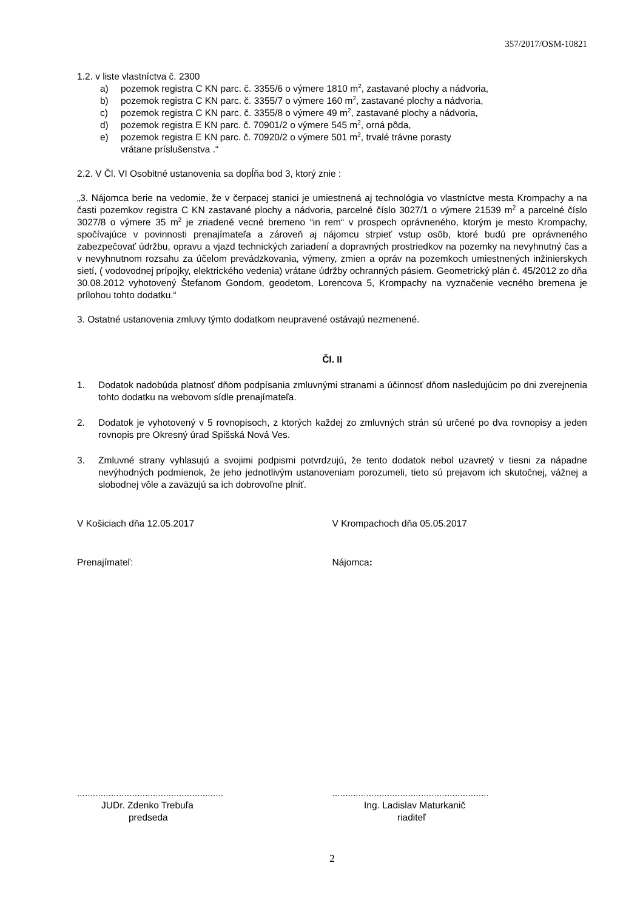357/2017/OSM-10821
1.2. v liste vlastníctva č. 2300
a) pozemok registra C KN parc. č. 3355/6 o výmere 1810 m<sup>2</sup>, zastavané plochy a nádvoria,
b) pozemok registra C KN parc. č. 3355/7 o výmere 160 m<sup>2</sup>, zastavané plochy a nádvoria,
c) pozemok registra C KN parc. č. 3355/8 o výmere 49 m<sup>2</sup>, zastavané plochy a nádvoria,
d) pozemok registra E KN parc. č. 70901/2 o výmere 545 m<sup>2</sup>, orná pôda,
e) pozemok registra E KN parc. č. 70920/2 o výmere 501 m<sup>2</sup>, trvalé trávne porasty
vrátane príslušenstva .“
2.2. V Čl. VI Osobitné ustanovenia sa dopĺňa bod 3, ktorý znie :
„3. Nájomca berie na vedomie, že v čerpacej stanici je umiestnená aj technológia vo vlastníctve mesta Krompachy a na časti pozemkov registra C KN zastavané plochy a nádvoria, parcelné číslo 3027/1 o výmere 21539 m<sup>2</sup> a parcelné číslo 3027/8 o výmere 35 m<sup>2</sup> je zriadené vecné bremeno “in rem“ v prospech oprávneného, ktorým je mesto Krompachy, spočívajúce v povinnosti prenajímateľa a zároveň aj nájomcu strpieť vstup osôb, ktoré budú pre oprávneného zabezpečovať údržbu, opravu a vjazd technických zariadení a dopravných prostriedkov na pozemky na nevyhnutný čas a v nevyhnutnom rozsahu za účelom prevádzkovania, výmeny, zmien a opráv na pozemkoch umiestnených inžinierskych sietí, ( vodovodnej prípojky, elektrického vedenia) vrátane údržby ochranných pásiem. Geometrický plán č. 45/2012 zo dňa 30.08.2012 vyhotovený Štefanom Gondom, geodetom, Lorencova 5, Krompachy na vyznačenie vecného bremena je prílohou tohto dodatku.“
3. Ostatné ustanovenia zmluvy týmto dodatkom neupravené ostávajú nezmenené.
Čl. II
1. Dodatok nadobúda platnosť dňom podpísania zmluvnými stranami a účinnosť dňom nasledujúcim po dni zverejnenia tohto dodatku na webovom sídle prenajímateľa.
2. Dodatok je vyhotovený v 5 rovnopisoch, z ktorých každej zo zmluvných strán sú určené po dva rovnopisy a jeden rovnopis pre Okresný úrad Spišská Nová Ves.
3. Zmluvné strany vyhlasujú a svojimi podpismi potvrdzujú, že tento dodatok nebol uzavretý v tiesni za nápadne nevýhodných podmienok, že jeho jednotlivým ustanoveniam porozumeli, tieto sú prejavom ich skutočnej, vážnej a slobodnej vôle a zaväzujú sa ich dobrovoľne plniť.
V Košiciach dňa 12.05.2017 V Krompachoch dňa 05.05.2017
Prenajímateľ: Nájomca:
........................................................
............................................................
JUDr. Zdenko Trebuľa
predseda
Ing. Ladislav Maturkanič
riaditeľ
2